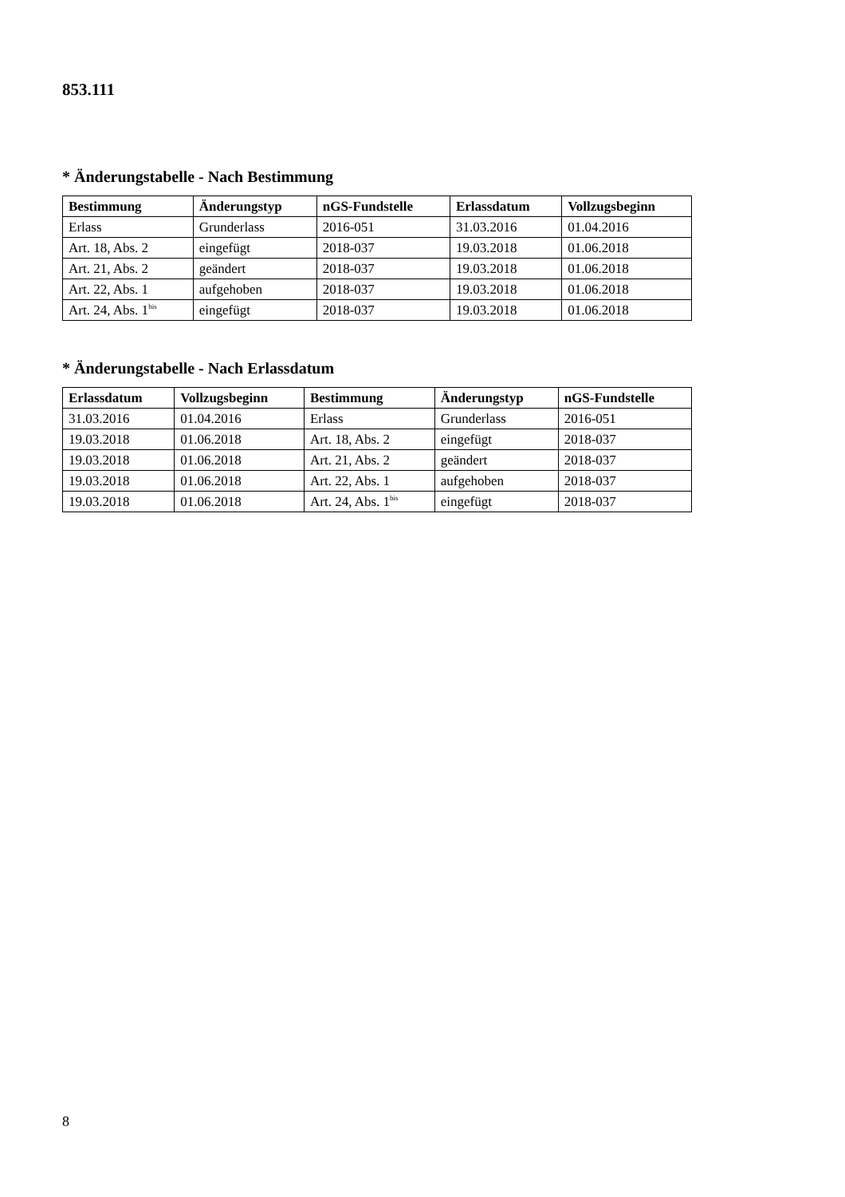853.111
* Änderungstabelle - Nach Bestimmung
| Bestimmung | Änderungstyp | nGS-Fundstelle | Erlassdatum | Vollzugsbeginn |
| --- | --- | --- | --- | --- |
| Erlass | Grunderlass | 2016-051 | 31.03.2016 | 01.04.2016 |
| Art. 18, Abs. 2 | eingefügt | 2018-037 | 19.03.2018 | 01.06.2018 |
| Art. 21, Abs. 2 | geändert | 2018-037 | 19.03.2018 | 01.06.2018 |
| Art. 22, Abs. 1 | aufgehoben | 2018-037 | 19.03.2018 | 01.06.2018 |
| Art. 24, Abs. 1<sup>bis</sup> | eingefügt | 2018-037 | 19.03.2018 | 01.06.2018 |
* Änderungstabelle - Nach Erlassdatum
| Erlassdatum | Vollzugsbeginn | Bestimmung | Änderungstyp | nGS-Fundstelle |
| --- | --- | --- | --- | --- |
| 31.03.2016 | 01.04.2016 | Erlass | Grunderlass | 2016-051 |
| 19.03.2018 | 01.06.2018 | Art. 18, Abs. 2 | eingefügt | 2018-037 |
| 19.03.2018 | 01.06.2018 | Art. 21, Abs. 2 | geändert | 2018-037 |
| 19.03.2018 | 01.06.2018 | Art. 22, Abs. 1 | aufgehoben | 2018-037 |
| 19.03.2018 | 01.06.2018 | Art. 24, Abs. 1<sup>bis</sup> | eingefügt | 2018-037 |
8